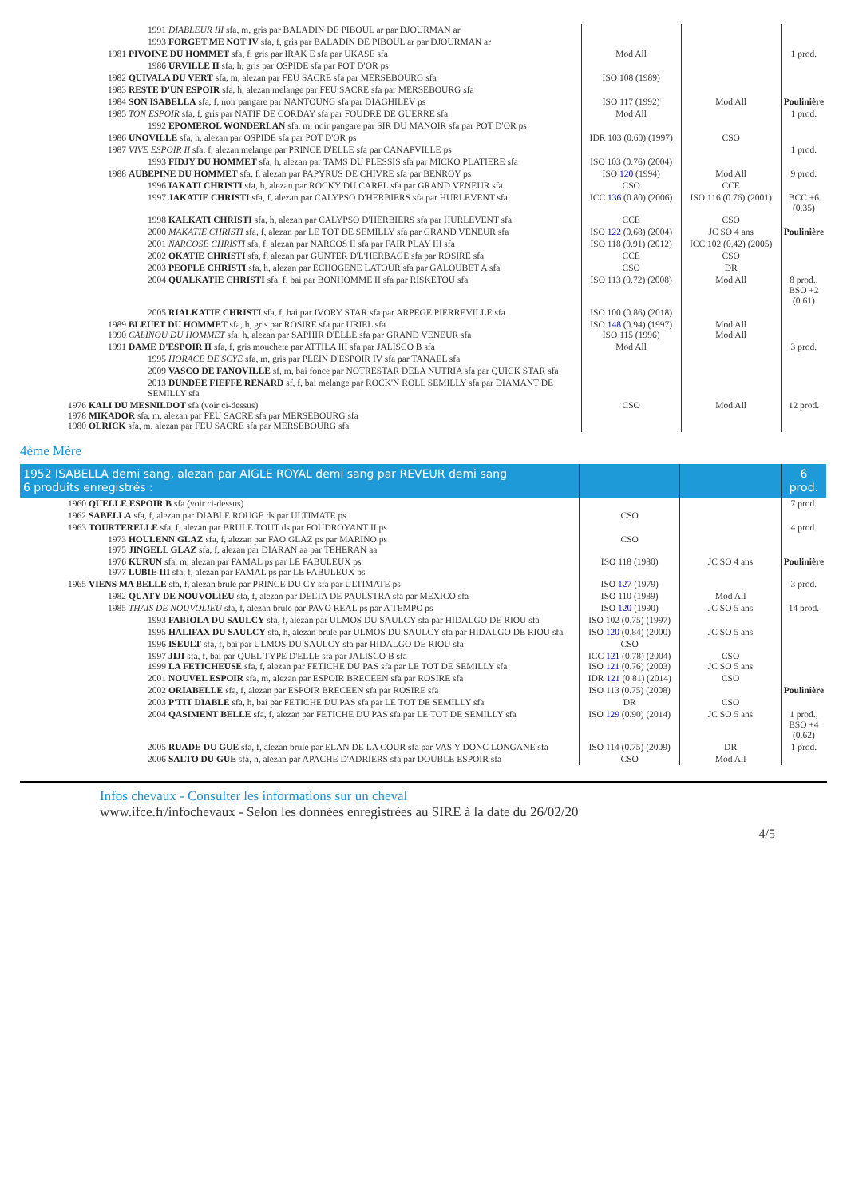| 1991 DIABLEUR III sfa, m, gris par BALADIN DE PIBOUL ar par DJOURMAN ar | | | |
| 1993 FORGET ME NOT IV sfa, f, gris par BALADIN DE PIBOUL ar par DJOURMAN ar | | | |
| 1981 PIVOINE DU HOMMET sfa, f, gris par IRAK E sfa par UKASE sfa | Mod All | | 1 prod. |
| 1986 URVILLE II sfa, h, gris par OSPIDE sfa par POT D'OR ps | | | |
| 1982 QUIVALA DU VERT sfa, m, alezan par FEU SACRE sfa par MERSEBOURG sfa | ISO 108 (1989) | | |
| 1983 RESTE D'UN ESPOIR sfa, h, alezan melange par FEU SACRE sfa par MERSEBOURG sfa | | | |
| 1984 SON ISABELLA sfa, f, noir pangare par NANTOUNG sfa par DIAGHILEV ps | ISO 117 (1992) | Mod All | Poulinière |
| 1985 TON ESPOIR sfa, f, gris par NATIF DE CORDAY sfa par FOUDRE DE GUERRE sfa | Mod All | | 1 prod. |
| 1992 EPOMEROL WONDERLAN sfa, m, noir pangare par SIR DU MANOIR sfa par POT D'OR ps | | | |
| 1986 UNOVILLE sfa, h, alezan par OSPIDE sfa par POT D'OR ps | IDR 103 (0.60) (1997) | CSO | |
| 1987 VIVE ESPOIR II sfa, f, alezan melange par PRINCE D'ELLE sfa par CANAPVILLE ps | | | 1 prod. |
| 1993 FIDJY DU HOMMET sfa, h, alezan par TAMS DU PLESSIS sfa par MICKO PLATIERE sfa | ISO 103 (0.76) (2004) | | |
| 1988 AUBEPINE DU HOMMET sfa, f, alezan par PAPYRUS DE CHIVRE sfa par BENROY ps | ISO 120 (1994) | Mod All | 9 prod. |
| 1996 IAKATI CHRISTI sfa, h, alezan par ROCKY DU CAREL sfa par GRAND VENEUR sfa | CSO | CCE | |
| 1997 JAKATIE CHRISTI sfa, f, alezan par CALYPSO D'HERBIERS sfa par HURLEVENT sfa | ICC 136 (0.80) (2006) | ISO 116 (0.76) (2001) | BCC +6 (0.35) |
| 1998 KALKATI CHRISTI sfa, h, alezan par CALYPSO D'HERBIERS sfa par HURLEVENT sfa | CCE | CSO | |
| 2000 MAKATIE CHRISTI sfa, f, alezan par LE TOT DE SEMILLY sfa par GRAND VENEUR sfa | ISO 122 (0.68) (2004) | JC SO 4 ans | Poulinière |
| 2001 NARCOSE CHRISTI sfa, f, alezan par NARCOS II sfa par FAIR PLAY III sfa | ISO 118 (0.91) (2012) | ICC 102 (0.42) (2005) | |
| 2002 OKATIE CHRISTI sfa, f, alezan par GUNTER D'L'HERBAGE sfa par ROSIRE sfa | CCE | CSO | |
| 2003 PEOPLE CHRISTI sfa, h, alezan par ECHOGENE LATOUR sfa par GALOUBET A sfa | CSO | DR | |
| 2004 QUALKATIE CHRISTI sfa, f, bai par BONHOMME II sfa par RISKETOU sfa | ISO 113 (0.72) (2008) | Mod All | 8 prod., BSO +2 (0.61) |
| 2005 RIALKATIE CHRISTI sfa, f, bai par IVORY STAR sfa par ARPEGE PIERREVILLE sfa | ISO 100 (0.86) (2018) | | |
| 1989 BLEUET DU HOMMET sfa, h, gris par ROSIRE sfa par URIEL sfa 1990 CALINOU DU HOMMET sfa, h, alezan par SAPHIR D'ELLE sfa par GRAND VENEUR sfa | ISO 148 (0.94) (1997) ISO 115 (1996) | Mod All Mod All | |
| 1991 DAME D'ESPOIR II sfa, f, gris mouchete par ATTILA III sfa par JALISCO B sfa | Mod All | | 3 prod. |
| 1995 HORACE DE SCYE sfa, m, gris par PLEIN D'ESPOIR IV sfa par TANAEL sfa | | | |
| 2009 VASCO DE FANOVILLE sf, m, bai fonce par NOTRESTAR DELA NUTRIA sfa par QUICK STAR sfa | | | |
| 2013 DUNDEE FIEFFE RENARD sf, f, bai melange par ROCK'N ROLL SEMILLY sfa par DIAMANT DE SEMILLY sfa | | | |
| 1976 KALI DU MESNILDOT sfa (voir ci-dessus) 1978 MIKADOR sfa, m, alezan par FEU SACRE sfa par MERSEBOURG sfa 1980 OLRICK sfa, m, alezan par FEU SACRE sfa par MERSEBOURG sfa | CSO | Mod All | 12 prod. |
4ème Mère
| 1952 ISABELLA demi sang, alezan par AIGLE ROYAL demi sang par REVEUR demi sang 6 produits enregistrés : | | | 6 prod. |
| 1960 QUELLE ESPOIR B sfa (voir ci-dessus) | | | 7 prod. |
| 1962 SABELLA sfa, f, alezan par DIABLE ROUGE ds par ULTIMATE ps | CSO | | |
| 1963 TOURTERELLE sfa, f, alezan par BRULE TOUT ds par FOUDROYANT II ps | | | 4 prod. |
| 1973 HOULENN GLAZ sfa, f, alezan par FAO GLAZ ps par MARINO ps 1975 JINGELL GLAZ sfa, f, alezan par DIARAN aa par TEHERAN aa | CSO | | |
| 1976 KURUN sfa, m, alezan par FAMAL ps par LE FABULEUX ps 1977 LUBIE III sfa, f, alezan par FAMAL ps par LE FABULEUX ps | ISO 118 (1980) | JC SO 4 ans | Poulinière |
| 1965 VIENS MA BELLE sfa, f, alezan brule par PRINCE DU CY sfa par ULTIMATE ps | ISO 127 (1979) | | 3 prod. |
| 1982 QUATY DE NOUVOLIEU sfa, f, alezan par DELTA DE PAULSTRA sfa par MEXICO sfa | ISO 110 (1989) | Mod All | |
| 1985 THAIS DE NOUVOLIEU sfa, f, alezan brule par PAVO REAL ps par A TEMPO ps | ISO 120 (1990) | JC SO 5 ans | 14 prod. |
| 1993 FABIOLA DU SAULCY sfa, f, alezan par ULMOS DU SAULCY sfa par HIDALGO DE RIOU sfa | ISO 102 (0.75) (1997) | | |
| 1995 HALIFAX DU SAULCY sfa, h, alezan brule par ULMOS DU SAULCY sfa par HIDALGO DE RIOU sfa | ISO 120 (0.84) (2000) | JC SO 5 ans | |
| 1996 ISEULT sfa, f, bai par ULMOS DU SAULCY sfa par HIDALGO DE RIOU sfa | CSO | | |
| 1997 JIJI sfa, f, bai par QUEL TYPE D'ELLE sfa par JALISCO B sfa 1999 LA FETICHEUSE sfa, f, alezan par FETICHE DU PAS sfa par LE TOT DE SEMILLY sfa | ICC 121 (0.78) (2004) ISO 121 (0.76) (2003) | CSO JC SO 5 ans | |
| 2001 NOUVEL ESPOIR sfa, m, alezan par ESPOIR BRECEEN sfa par ROSIRE sfa | IDR 121 (0.81) (2014) | CSO | |
| 2002 ORIABELLE sfa, f, alezan par ESPOIR BRECEEN sfa par ROSIRE sfa | ISO 113 (0.75) (2008) | | Poulinière |
| 2003 P'TIT DIABLE sfa, h, bai par FETICHE DU PAS sfa par LE TOT DE SEMILLY sfa | DR | CSO | |
| 2004 QASIMENT BELLE sfa, f, alezan par FETICHE DU PAS sfa par LE TOT DE SEMILLY sfa | ISO 129 (0.90) (2014) | JC SO 5 ans | 1 prod., BSO +4 (0.62) |
| 2005 RUADE DU GUE sfa, f, alezan brule par ELAN DE LA COUR sfa par VAS Y DONC LONGANE sfa | ISO 114 (0.75) (2009) | DR | 1 prod. |
| 2006 SALTO DU GUE sfa, h, alezan par APACHE D'ADRIERS sfa par DOUBLE ESPOIR sfa | CSO | Mod All | |
Infos chevaux - Consulter les informations sur un cheval
www.ifce.fr/infochevaux - Selon les données enregistrées au SIRE à la date du 26/02/20
4/5